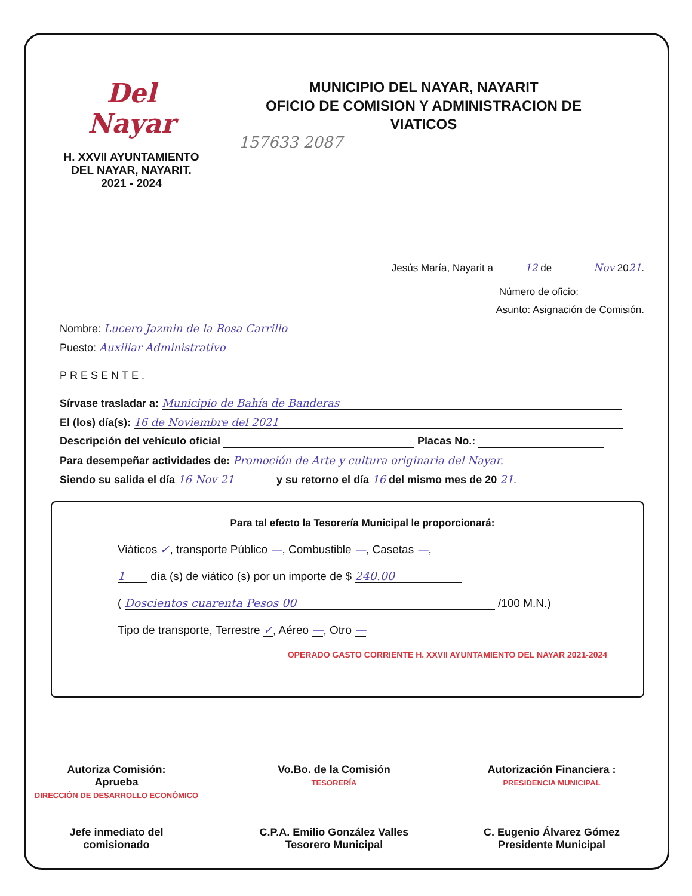Del Nayar
H. XXVII AYUNTAMIENTO
DEL NAYAR, NAYARIT.
2021 - 2024
MUNICIPIO DEL NAYAR, NAYARIT
OFICIO DE COMISION Y ADMINISTRACION DE
VIATICOS
157633 2087
Jesús María, Nayarit a 12 de Nov 2021.
Número de oficio:
Asunto: Asignación de Comisión.
Nombre: Lucero Jazmin de la Rosa Carrillo
Puesto: Auxiliar Administrativo
PRESENTE.
Sírvase trasladar a: Municipio de Bahía de Banderas
El (los) día(s): 16 de Noviembre del 2021
Descripción del vehículo oficial Placas No.:
Para desempeñar actividades de: Promoción de Arte y cultura originaria del Nayar.
Siendo su salida el día 16 Nov 21 y su retorno el día 16 del mismo mes de 20 21.
Para tal efecto la Tesorería Municipal le proporcionará:
Viáticos ✓, transporte Público —, Combustible —, Casetas —,
1 día (s) de viático (s) por un importe de $ 240.00
( Doscientos cuarenta Pesos 00 /100 M.N.)
Tipo de transporte, Terrestre ✓, Aéreo —, Otro —
OPERADO GASTO CORRIENTE H. XXVII AYUNTAMIENTO DEL NAYAR 2021-2024
Autoriza Comisión:
Aprueba
DIRECCIÓN DE DESARROLLO ECONÓMICO
Jefe inmediato del
comisionado
Vo.Bo. de la Comisión
TESORERÍA
C.P.A. Emilio González Valles
Tesorero Municipal
Autorización Financiera :
PRESIDENCIA MUNICIPAL
C. Eugenio Álvarez Gómez
Presidente Municipal